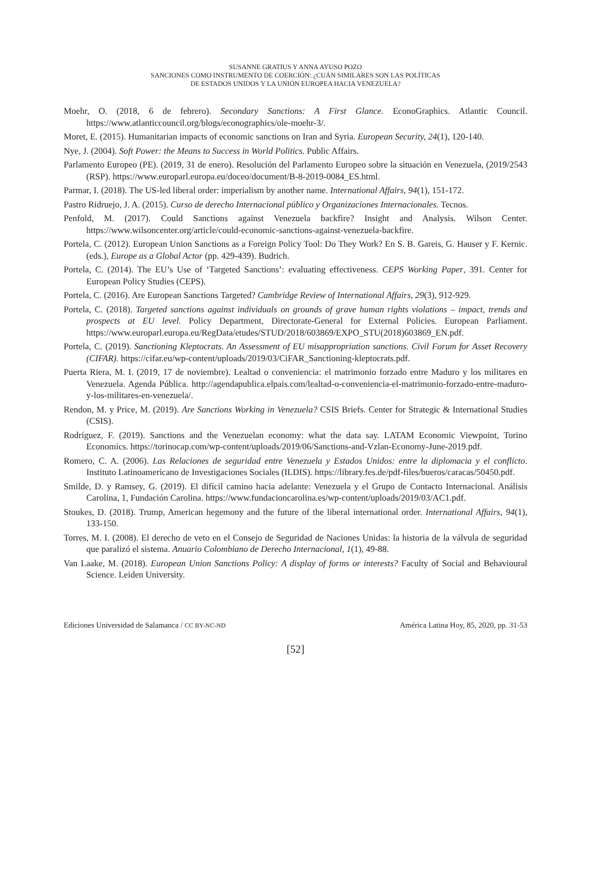SUSANNE GRATIUS Y ANNA AYUSO POZO
SANCIONES COMO INSTRUMENTO DE COERCIÓN: ¿CUÁN SIMILARES SON LAS POLÍTICAS
DE ESTADOS UNIDOS Y LA UNIÓN EUROPEA HACIA VENEZUELA?
Moehr, O. (2018, 6 de febrero). Secondary Sanctions: A First Glance. EconoGraphics. Atlantic Council. https://www.atlanticcouncil.org/blogs/econographics/ole-moehr-3/.
Moret, E. (2015). Humanitarian impacts of economic sanctions on Iran and Syria. European Security, 24(1), 120-140.
Nye, J. (2004). Soft Power: the Means to Success in World Politics. Public Affairs.
Parlamento Europeo (PE). (2019, 31 de enero). Resolución del Parlamento Europeo sobre la situación en Venezuela, (2019/2543 (RSP). https://www.europarl.europa.eu/doceo/document/B-8-2019-0084_ES.html.
Parmar, I. (2018). The US-led liberal order: imperialism by another name. International Affairs, 94(1), 151-172.
Pastro Ridruejo, J. A. (2015). Curso de derecho Internacional público y Organizaciones Internacionales. Tecnos.
Penfold, M. (2017). Could Sanctions against Venezuela backfire? Insight and Analysis. Wilson Center. https://www.wilsoncenter.org/article/could-economic-sanctions-against-venezuela-backfire.
Portela, C. (2012). European Union Sanctions as a Foreign Policy Tool: Do They Work? En S. B. Gareis, G. Hauser y F. Kernic. (eds.), Europe as a Global Actor (pp. 429-439). Budrich.
Portela, C. (2014). The EU’s Use of ‘Targeted Sanctions’: evaluating effectiveness. CEPS Working Paper, 391. Center for European Policy Studies (CEPS).
Portela, C. (2016). Are European Sanctions Targeted? Cambridge Review of International Affairs, 29(3), 912-929.
Portela, C. (2018). Targeted sanctions against individuals on grounds of grave human rights violations – impact, trends and prospects at EU level. Policy Department, Directorate-General for External Policies. European Parliament. https://www.europarl.europa.eu/RegData/etudes/STUD/2018/603869/EXPO_STU(2018)603869_EN.pdf.
Portela, C. (2019). Sanctioning Kleptocrats. An Assessment of EU misappropriation sanctions. Civil Forum for Asset Recovery (CIFAR). https://cifar.eu/wp-content/uploads/2019/03/CiFAR_Sanctioning-kleptocrats.pdf.
Puerta Riera, M. I. (2019, 17 de noviembre). Lealtad o conveniencia: el matrimonio forzado entre Maduro y los militares en Venezuela. Agenda Pública. http://agendapublica.elpais.com/lealtad-o-conveniencia-el-matrimonio-forzado-entre-maduro-y-los-militares-en-venezuela/.
Rendon, M. y Price, M. (2019). Are Sanctions Working in Venezuela? CSIS Briefs. Center for Strategic & International Studies (CSIS).
Rodríguez, F. (2019). Sanctions and the Venezuelan economy: what the data say. LATAM Economic Viewpoint, Torino Economics. https://torinocap.com/wp-content/uploads/2019/06/Sanctions-and-Vzlan-Economy-June-2019.pdf.
Romero, C. A. (2006). Las Relaciones de seguridad entre Venezuela y Estados Unidos: entre la diplomacia y el conflicto. Instituto Latinoamericano de Investigaciones Sociales (ILDIS). https://library.fes.de/pdf-files/bueros/caracas/50450.pdf.
Smilde, D. y Ramsey, G. (2019). El difícil camino hacia adelante: Venezuela y el Grupo de Contacto Internacional. Análisis Carolina, 1, Fundación Carolina. https://www.fundacioncarolina.es/wp-content/uploads/2019/03/AC1.pdf.
Stoukes, D. (2018). Trump, American hegemony and the future of the liberal international order. International Affairs, 94(1), 133-150.
Torres, M. I. (2008). El derecho de veto en el Consejo de Seguridad de Naciones Unidas: la historia de la válvula de seguridad que paralizó el sistema. Anuario Colombiano de Derecho Internacional, 1(1), 49-88.
Van Laake, M. (2018). European Union Sanctions Policy: A display of forms or interests? Faculty of Social and Behavioural Science. Leiden University.
Ediciones Universidad de Salamanca / CC BY-NC-ND América Latina Hoy, 85, 2020, pp. 31-53
[52]